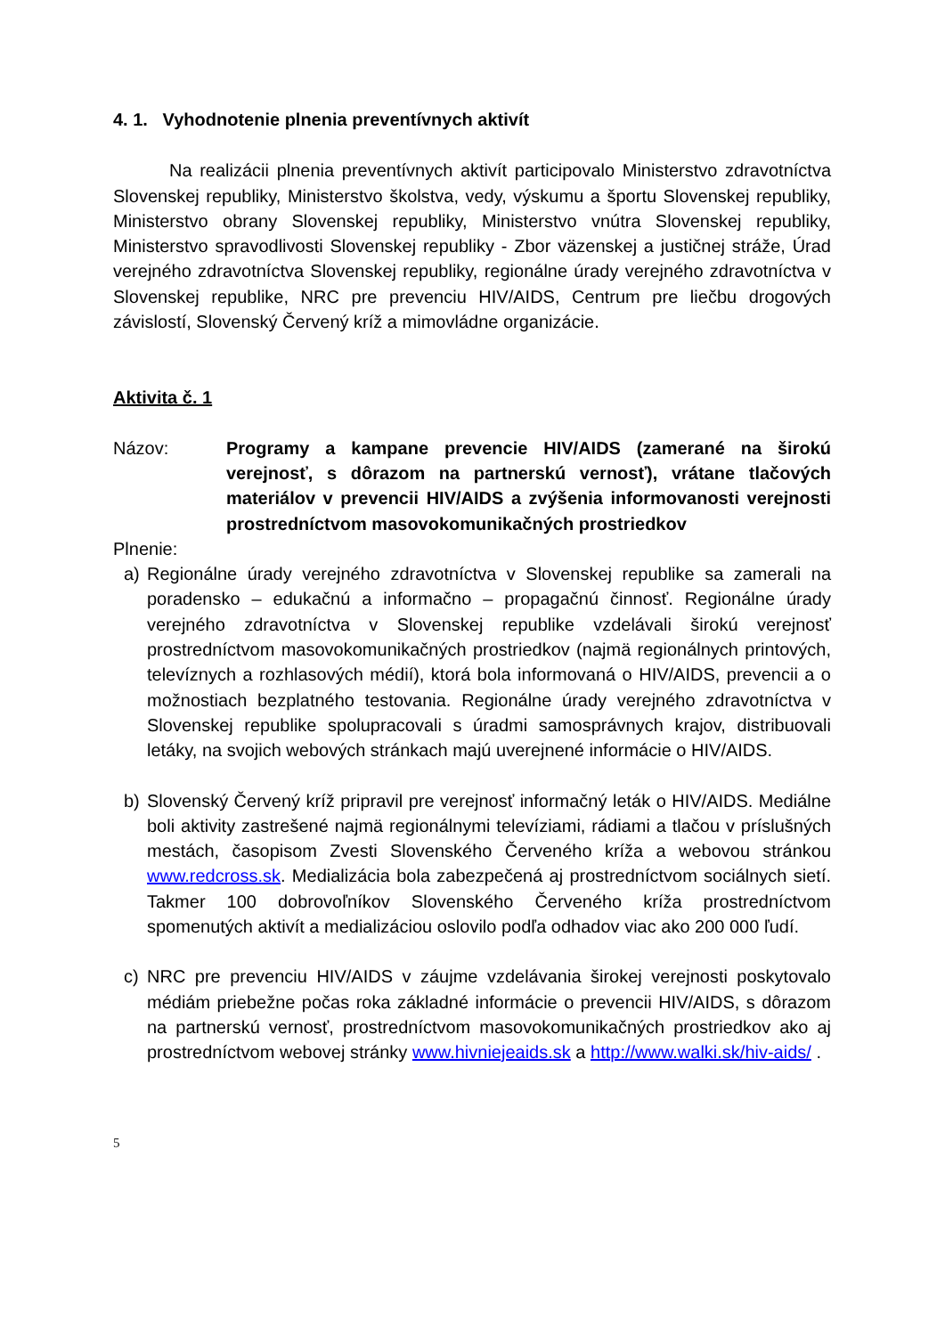4. 1. Vyhodnotenie plnenia preventívnych aktivít
Na realizácii plnenia preventívnych aktivít participovalo Ministerstvo zdravotníctva Slovenskej republiky, Ministerstvo školstva, vedy, výskumu a športu Slovenskej republiky, Ministerstvo obrany Slovenskej republiky, Ministerstvo vnútra Slovenskej republiky, Ministerstvo spravodlivosti Slovenskej republiky - Zbor väzenskej a justičnej stráže, Úrad verejného zdravotníctva Slovenskej republiky, regionálne úrady verejného zdravotníctva v Slovenskej republike, NRC pre prevenciu HIV/AIDS, Centrum pre liečbu drogových závislostí, Slovenský Červený kríž a mimovládne organizácie.
Aktivita č. 1
Názov: Programy a kampane prevencie HIV/AIDS (zamerané na širokú verejnosť, s dôrazom na partnerskú vernosť), vrátane tlačových materiálov v prevencii HIV/AIDS a zvýšenia informovanosti verejnosti prostredníctvom masovokomunikačných prostriedkov
Plnenie:
a) Regionálne úrady verejného zdravotníctva v Slovenskej republike sa zamerali na poradensko – edukačnú a informačno – propagačnú činnosť. Regionálne úrady verejného zdravotníctva v Slovenskej republike vzdelávali širokú verejnosť prostredníctvom masovokomunikačných prostriedkov (najmä regionálnych printových, televíznych a rozhlasových médií), ktorá bola informovaná o HIV/AIDS, prevencii a o možnostiach bezplatného testovania. Regionálne úrady verejného zdravotníctva v Slovenskej republike spolupracovali s úradmi samosprávnych krajov, distribuovali letáky, na svojich webových stránkach majú uverejnené informácie o HIV/AIDS.
b) Slovenský Červený kríž pripravil pre verejnosť informačný leták o HIV/AIDS. Mediálne boli aktivity zastrešené najmä regionálnymi televíziami, rádiami a tlačou v príslušných mestách, časopisom Zvesti Slovenského Červeného kríža a webovou stránkou www.redcross.sk. Medializácia bola zabezpečená aj prostredníctvom sociálnych sietí. Takmer 100 dobrovoľníkov Slovenského Červeného kríža prostredníctvom spomenutých aktivít a medializáciou oslovilo podľa odhadov viac ako 200 000 ľudí.
c) NRC pre prevenciu HIV/AIDS v záujme vzdelávania širokej verejnosti poskytovalo médiám priebežne počas roka základné informácie o prevencii HIV/AIDS, s dôrazom na partnerskú vernosť, prostredníctvom masovokomunikačných prostriedkov ako aj prostredníctvom webovej stránky www.hivniejeaids.sk a http://www.walki.sk/hiv-aids/ .
5